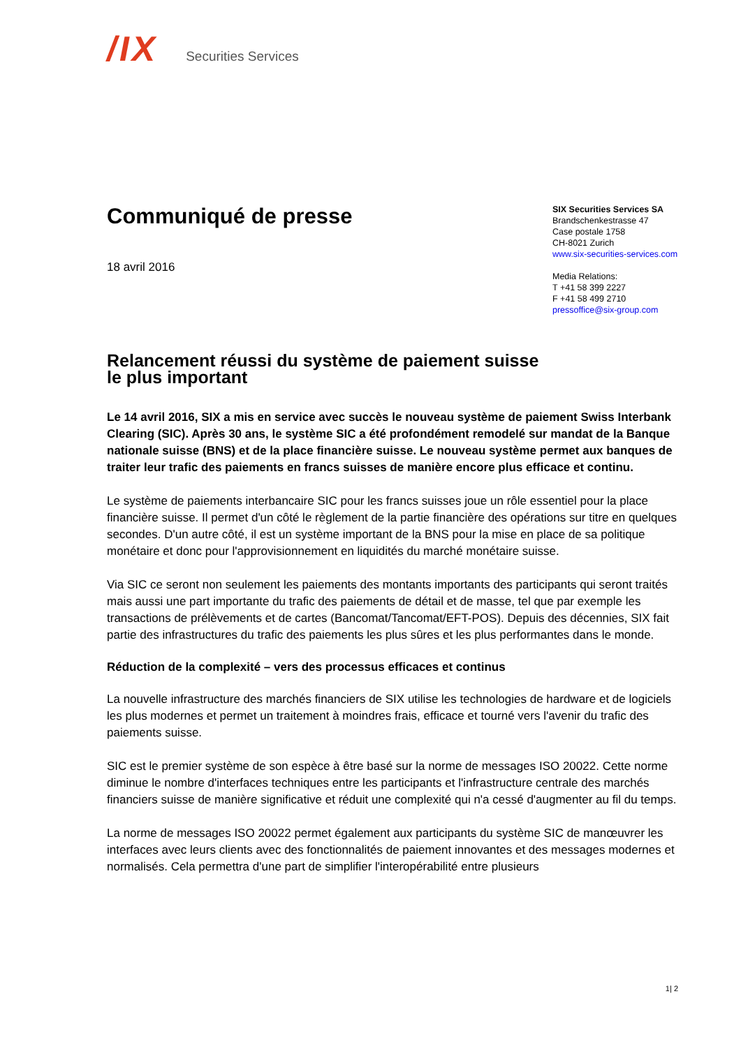/IX Securities Services
Communiqué de presse
18 avril 2016
SIX Securities Services SA
Brandschenkestrasse 47
Case postale 1758
CH-8021 Zurich
www.six-securities-services.com
Media Relations:
T +41 58 399 2227
F +41 58 499 2710
pressoffice@six-group.com
Relancement réussi du système de paiement suisse
le plus important
Le 14 avril 2016, SIX a mis en service avec succès le nouveau système de paiement Swiss Interbank Clearing (SIC). Après 30 ans, le système SIC a été profondément remodelé sur mandat de la Banque nationale suisse (BNS) et de la place financière suisse. Le nouveau système permet aux banques de traiter leur trafic des paiements en francs suisses de manière encore plus efficace et continu.
Le système de paiements interbancaire SIC pour les francs suisses joue un rôle essentiel pour la place financière suisse. Il permet d'un côté le règlement de la partie financière des opérations sur titre en quelques secondes. D'un autre côté, il est un système important de la BNS pour la mise en place de sa politique monétaire et donc pour l'approvisionnement en liquidités du marché monétaire suisse.
Via SIC ce seront non seulement les paiements des montants importants des participants qui seront traités mais aussi une part importante du trafic des paiements de détail et de masse, tel que par exemple les transactions de prélèvements et de cartes (Bancomat/Tancomat/EFT-POS). Depuis des décennies, SIX fait partie des infrastructures du trafic des paiements les plus sûres et les plus performantes dans le monde.
Réduction de la complexité – vers des processus efficaces et continus
La nouvelle infrastructure des marchés financiers de SIX utilise les technologies de hardware et de logiciels les plus modernes et permet un traitement à moindres frais, efficace et tourné vers l'avenir du trafic des paiements suisse.
SIC est le premier système de son espèce à être basé sur la norme de messages ISO 20022. Cette norme diminue le nombre d'interfaces techniques entre les participants et l'infrastructure centrale des marchés financiers suisse de manière significative et réduit une complexité qui n'a cessé d'augmenter au fil du temps.
La norme de messages ISO 20022 permet également aux participants du système SIC de manœuvrer les interfaces avec leurs clients avec des fonctionnalités de paiement innovantes et des messages modernes et normalisés. Cela permettra d'une part de simplifier l'interopérabilité entre plusieurs
1| 2